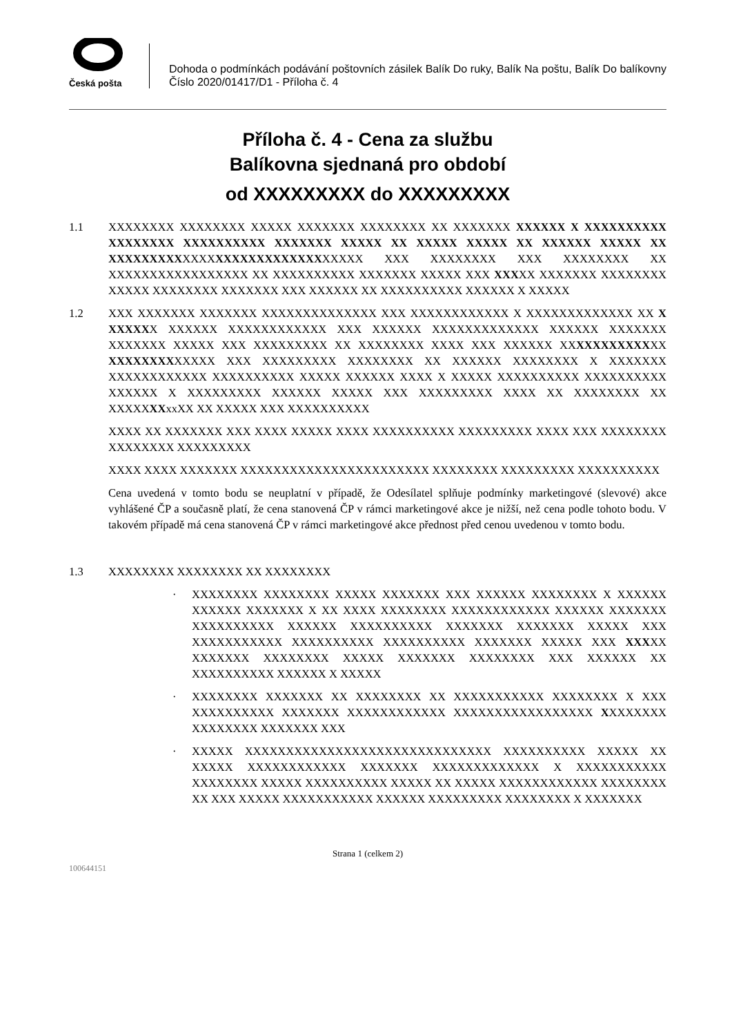Česká pošta
Dohoda o podmínkách podávání poštovních zásilek Balík Do ruky, Balík Na poštu, Balík Do balíkovny Číslo 2020/01417/D1 - Příloha č. 4
Příloha č. 4 - Cena za službu
Balíkovna sjednaná pro období
od XXXXXXXXX do XXXXXXXXX
1.1 XXXXXXXX XXXXXXXX XXXXX XXXXXXX XXXXXXXX XX XXXXXXX XXXXXX X XXXXXXXXXX XXXXXXXX XXXXXXXXXX XXXXXXX XXXXX XX XXXXX XXXXX XX XXXXXX XXXXX XX XXXXXXXXXXXXXXXXXXXXXXXXXXXXXXX XXX XXXXXXXX XXX XXXXXXXX XX XXXXXXXXXXXXXXXXX XX XXXXXXXXXX XXXXXXX XXXXX XXX XXXXX XXXXXXX XXXXXXXX XXXXX XXXXXXXX XXXXXXX XXX XXXXXX XX XXXXXXXXXX XXXXXX X XXXXX
1.2 XXX XXXXXXX XXXXXXX XXXXXXXXXXXXXX XXX XXXXXXXXXXXX X XXXXXXXXXXXXX XX X XXXXXX XXXXXX XXXXXXXXXXXX XXX XXXXXX XXXXXXXXXXXXX XXXXXX XXXXXXX XXXXXXX XXXXX XXX XXXXXXXXX XX XXXXXXXX XXXX XXX XXXXXX XXXXXXXXXXXXX XXXXXXXXXXXXX XXX XXXXXXXXX XXXXXXXX XX XXXXXX XXXXXXXX X XXXXXXX XXXXXXXXXXXX XXXXXXXXXX XXXXX XXXXXX XXXX X XXXXX XXXXXXXXXX XXXXXXXXXX XXXXXX X XXXXXXXXX XXXXXX XXXXX XXX XXXXXXXXX XXXX XX XXXXXXXX XX XXXXXXXxxXX XX XXXXX XXX XXXXXXXXXX
XXXX XX XXXXXXX XXX XXXX XXXXX XXXX XXXXXXXXXX XXXXXXXXX XXXX XXX XXXXXXXX XXXXXXXX XXXXXXXXX
XXXX XXXX XXXXXXX XXXXXXXXXXXXXXXXXXXXXXX XXXXXXXX XXXXXXXXX XXXXXXXXXX
Cena uvedená v tomto bodu se neuplatní v případě, že Odesílatel splňuje podmínky marketingové (slevové) akce vyhlášené ČP a současně platí, že cena stanovená ČP v rámci marketingové akce je nižší, než cena podle tohoto bodu. V takovém případě má cena stanovená ČP v rámci marketingové akce přednost před cenou uvedenou v tomto bodu.
1.3 XXXXXXXX XXXXXXXX XX XXXXXXXX
· XXXXXXXX XXXXXXXX XXXXX XXXXXXX XXX XXXXXX XXXXXXXX X XXXXXX XXXXXX XXXXXXX X XX XXXX XXXXXXXX XXXXXXXXXXXX XXXXXX XXXXXXX XXXXXXXXXX XXXXXX XXXXXXXXXX XXXXXXX XXXXXXX XXXXX XXX XXXXXXXXXXX XXXXXXXXXX XXXXXXXXXX XXXXXXX XXXXX XXX XXXXX XXXXXXX XXXXXXXX XXXXX XXXXXXX XXXXXXXX XXX XXXXXX XX XXXXXXXXXX XXXXXX X XXXXX
· XXXXXXXX XXXXXXX XX XXXXXXXX XX XXXXXXXXXXX XXXXXXXX X XXX XXXXXXXXXX XXXXXXX XXXXXXXXXXXX XXXXXXXXXXXXXXXXX XXXXXXXX XXXXXXXX XXXXXXX XXX
· XXXXX XXXXXXXXXXXXXXXXXXXXXXXXXXXXXX XXXXXXXXXX XXXXX XX XXXXX XXXXXXXXXXXX XXXXXXX XXXXXXXXXXXXX X XXXXXXXXXXX XXXXXXXX XXXXX XXXXXXXXXX XXXXX XX XXXXX XXXXXXXXXXXX XXXXXXXX XX XXX XXXXX XXXXXXXXXXX XXXXXX XXXXXXXXX XXXXXXXX X XXXXXXX
Strana 1 (celkem 2)
100644151